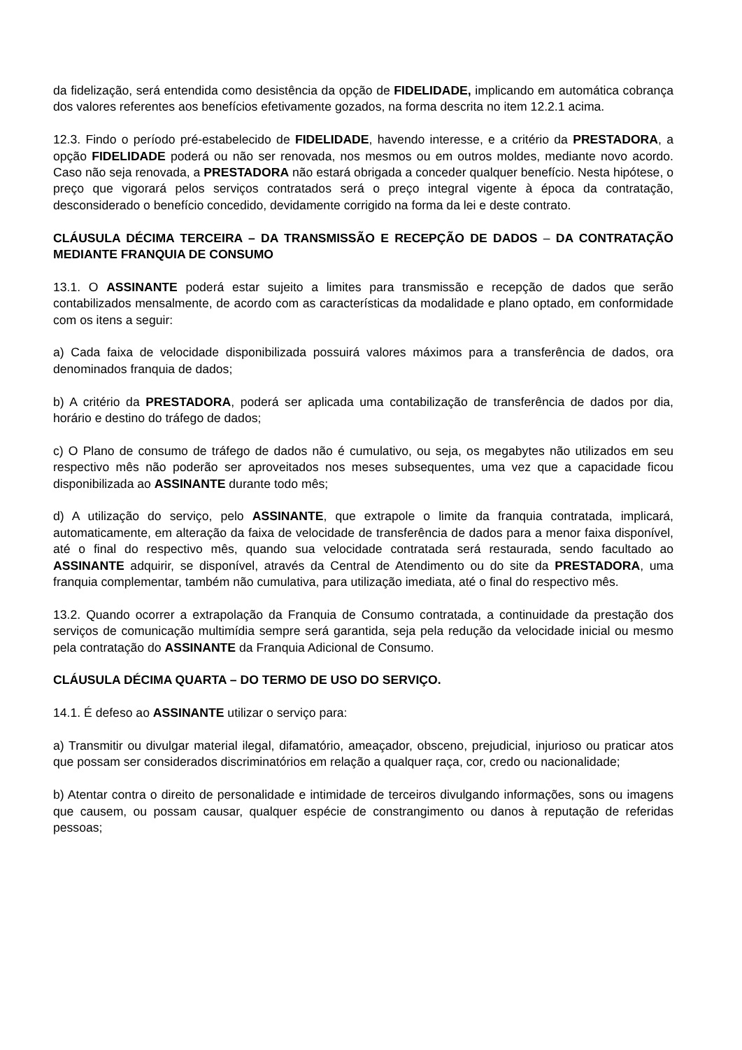da fidelização, será entendida como desistência da opção de FIDELIDADE, implicando em automática cobrança dos valores referentes aos benefícios efetivamente gozados, na forma descrita no item 12.2.1 acima.
12.3. Findo o período pré-estabelecido de FIDELIDADE, havendo interesse, e a critério da PRESTADORA, a opção FIDELIDADE poderá ou não ser renovada, nos mesmos ou em outros moldes, mediante novo acordo. Caso não seja renovada, a PRESTADORA não estará obrigada a conceder qualquer benefício. Nesta hipótese, o preço que vigorará pelos serviços contratados será o preço integral vigente à época da contratação, desconsiderado o benefício concedido, devidamente corrigido na forma da lei e deste contrato.
CLÁUSULA DÉCIMA TERCEIRA – DA TRANSMISSÃO E RECEPÇÃO DE DADOS – DA CONTRATAÇÃO MEDIANTE FRANQUIA DE CONSUMO
13.1. O ASSINANTE poderá estar sujeito a limites para transmissão e recepção de dados que serão contabilizados mensalmente, de acordo com as características da modalidade e plano optado, em conformidade com os itens a seguir:
a) Cada faixa de velocidade disponibilizada possuirá valores máximos para a transferência de dados, ora denominados franquia de dados;
b) A critério da PRESTADORA, poderá ser aplicada uma contabilização de transferência de dados por dia, horário e destino do tráfego de dados;
c) O Plano de consumo de tráfego de dados não é cumulativo, ou seja, os megabytes não utilizados em seu respectivo mês não poderão ser aproveitados nos meses subsequentes, uma vez que a capacidade ficou disponibilizada ao ASSINANTE durante todo mês;
d) A utilização do serviço, pelo ASSINANTE, que extrapole o limite da franquia contratada, implicará, automaticamente, em alteração da faixa de velocidade de transferência de dados para a menor faixa disponível, até o final do respectivo mês, quando sua velocidade contratada será restaurada, sendo facultado ao ASSINANTE adquirir, se disponível, através da Central de Atendimento ou do site da PRESTADORA, uma franquia complementar, também não cumulativa, para utilização imediata, até o final do respectivo mês.
13.2. Quando ocorrer a extrapolação da Franquia de Consumo contratada, a continuidade da prestação dos serviços de comunicação multimídia sempre será garantida, seja pela redução da velocidade inicial ou mesmo pela contratação do ASSINANTE da Franquia Adicional de Consumo.
CLÁUSULA DÉCIMA QUARTA – DO TERMO DE USO DO SERVIÇO.
14.1. É defeso ao ASSINANTE utilizar o serviço para:
a) Transmitir ou divulgar material ilegal, difamatório, ameaçador, obsceno, prejudicial, injurioso ou praticar atos que possam ser considerados discriminatórios em relação a qualquer raça, cor, credo ou nacionalidade;
b) Atentar contra o direito de personalidade e intimidade de terceiros divulgando informações, sons ou imagens que causem, ou possam causar, qualquer espécie de constrangimento ou danos à reputação de referidas pessoas;